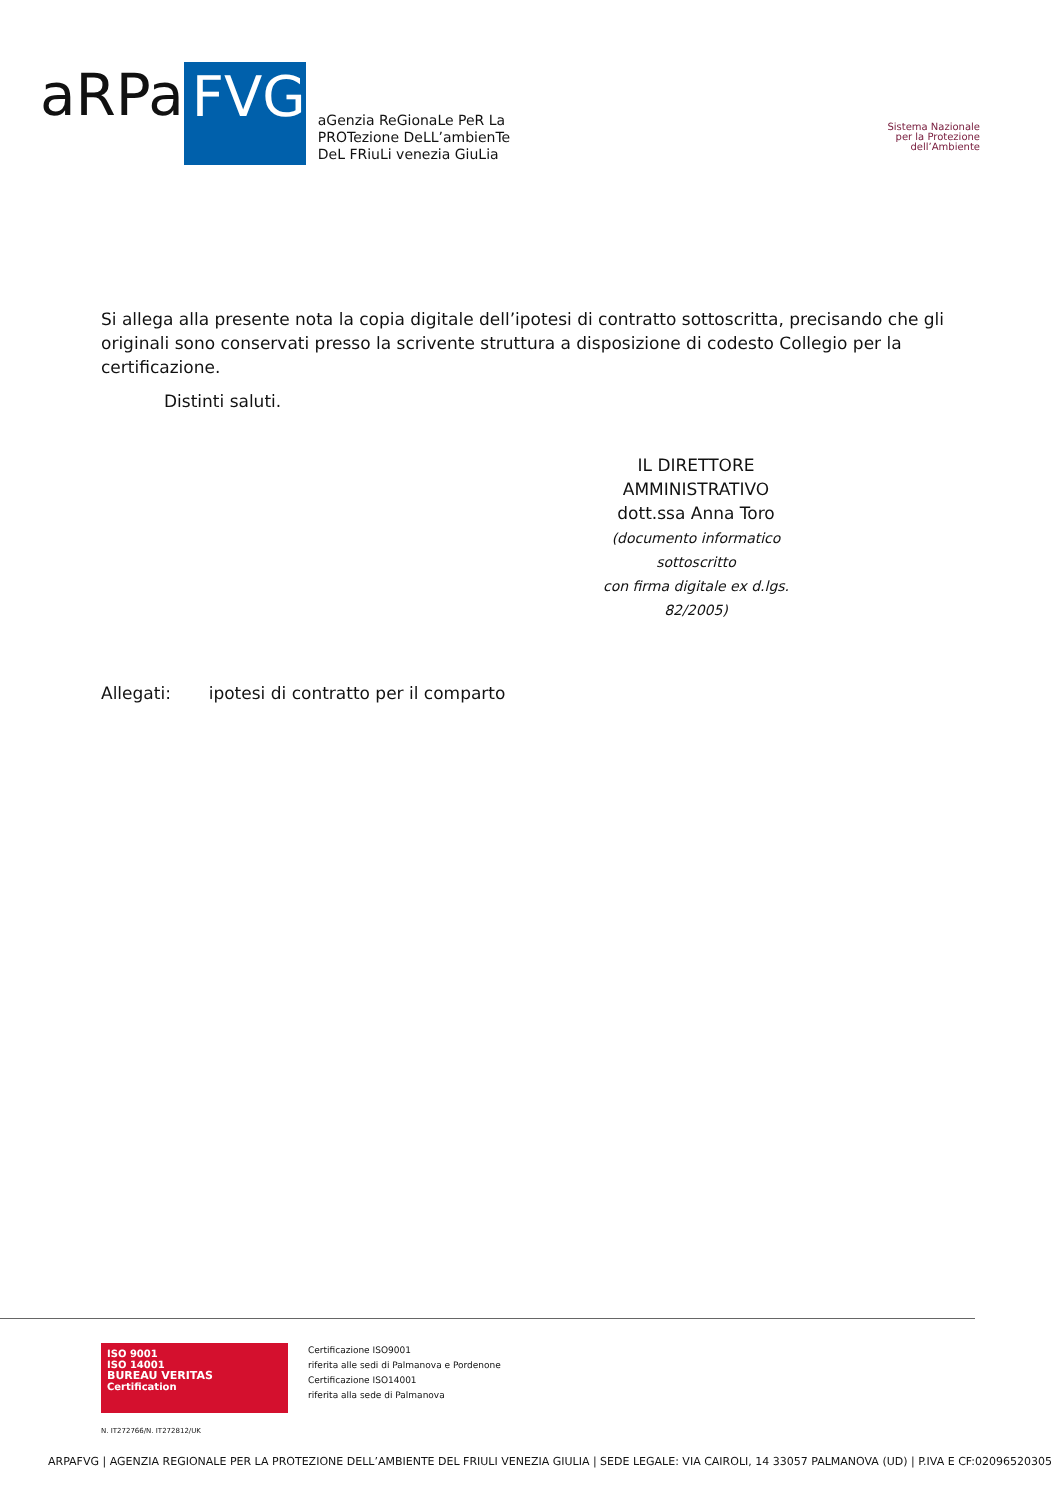aRPa
FVG
aGenzia ReGionaLe PeR La
PROTezione DeLL’ambienTe
DeL FRiuLi venezia GiuLia
Sistema Nazionale
per la Protezione
dell’Ambiente
Si allega alla presente nota la copia digitale dell’ipotesi di contratto sottoscritta, precisando che gli originali sono conservati presso la scrivente struttura a disposizione di codesto Collegio per la certificazione.
Distinti saluti.
IL DIRETTORE AMMINISTRATIVO
dott.ssa Anna Toro
(documento informatico sottoscritto
con firma digitale ex d.lgs. 82/2005)
Allegati: ipotesi di contratto per il comparto
ISO 9001
ISO 14001
BUREAU VERITAS
Certification
Certificazione ISO9001
riferita alle sedi di Palmanova e Pordenone
Certificazione ISO14001
riferita alla sede di Palmanova
N. IT272766/N. IT272812/UK
ARPAFVG | AGENZIA REGIONALE PER LA PROTEZIONE DELL’AMBIENTE DEL FRIULI VENEZIA GIULIA | SEDE LEGALE: VIA CAIROLI, 14 33057 PALMANOVA (UD) | P.IVA E CF:02096520305